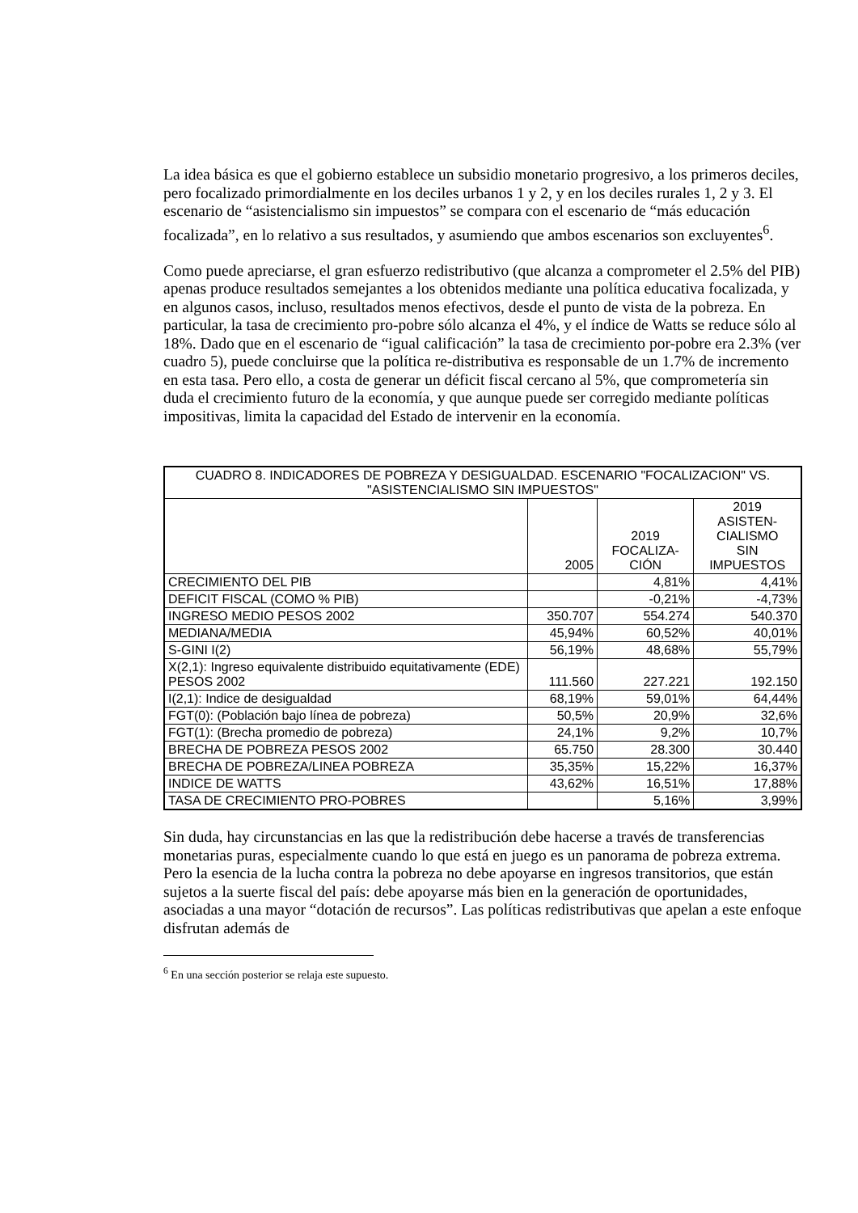La idea básica es que el gobierno establece un subsidio monetario progresivo, a los primeros deciles, pero focalizado primordialmente en los deciles urbanos 1 y 2, y en los deciles rurales 1, 2 y 3. El escenario de “asistencialismo sin impuestos” se compara con el escenario de “más educación focalizada”, en lo relativo a sus resultados, y asumiendo que ambos escenarios son excluyentes<sup>6</sup>.
Como puede apreciarse, el gran esfuerzo redistributivo (que alcanza a comprometer el 2.5% del PIB) apenas produce resultados semejantes a los obtenidos mediante una política educativa focalizada, y en algunos casos, incluso, resultados menos efectivos, desde el punto de vista de la pobreza. En particular, la tasa de crecimiento pro-pobre sólo alcanza el 4%, y el índice de Watts se reduce sólo al 18%. Dado que en el escenario de “igual calificación” la tasa de crecimiento por-pobre era 2.3% (ver cuadro 5), puede concluirse que la política re-distributiva es responsable de un 1.7% de incremento en esta tasa. Pero ello, a costa de generar un déficit fiscal cercano al 5%, que comprometería sin duda el crecimiento futuro de la economía, y que aunque puede ser corregido mediante políticas impositivas, limita la capacidad del Estado de intervenir en la economía.
| CUADRO 8. INDICADORES DE POBREZA Y DESIGUALDAD. ESCENARIO "FOCALIZACION" VS. "ASISTENCIALISMO SIN IMPUESTOS" | | | |
| --- | --- | --- | --- |
| | 2005 | 2019 FOCALIZA- CIÓN | 2019 ASISTEN- CIALISMO SIN IMPUESTOS |
| CRECIMIENTO DEL PIB | | 4,81% | 4,41% |
| DEFICIT FISCAL (COMO % PIB) | | -0,21% | -4,73% |
| INGRESO MEDIO PESOS 2002 | 350.707 | 554.274 | 540.370 |
| MEDIANA/MEDIA | 45,94% | 60,52% | 40,01% |
| S-GINI I(2) | 56,19% | 48,68% | 55,79% |
| X(2,1): Ingreso equivalente distribuido equitativamente (EDE) PESOS 2002 | 111.560 | 227.221 | 192.150 |
| I(2,1): Indice de desigualdad | 68,19% | 59,01% | 64,44% |
| FGT(0): (Población bajo línea de pobreza) | 50,5% | 20,9% | 32,6% |
| FGT(1): (Brecha promedio de pobreza) | 24,1% | 9,2% | 10,7% |
| BRECHA DE POBREZA PESOS 2002 | 65.750 | 28.300 | 30.440 |
| BRECHA DE POBREZA/LINEA POBREZA | 35,35% | 15,22% | 16,37% |
| INDICE DE WATTS | 43,62% | 16,51% | 17,88% |
| TASA DE CRECIMIENTO PRO-POBRES | | 5,16% | 3,99% |
Sin duda, hay circunstancias en las que la redistribución debe hacerse a través de transferencias monetarias puras, especialmente cuando lo que está en juego es un panorama de pobreza extrema. Pero la esencia de la lucha contra la pobreza no debe apoyarse en ingresos transitorios, que están sujetos a la suerte fiscal del país: debe apoyarse más bien en la generación de oportunidades, asociadas a una mayor “dotación de recursos”. Las políticas redistributivas que apelan a este enfoque disfrutan además de
<sup>6</sup> En una sección posterior se relaja este supuesto.